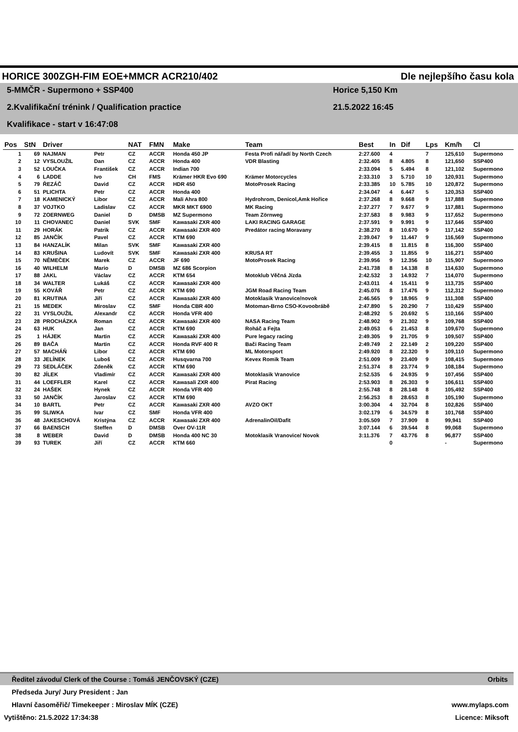HORICE 300ZGH-FIM EOE+MMCR ACR210/402 Dle nejlepšího času kola
5-MMČR - Supermono + SSP400 Horice 5,150 Km
2.Kvalifikační trénink / Qualification practice 21.5.2022 16:45
Kvalifikace - start v 16:47:08
| Pos | StN | Driver | | NAT | FMN | Make | Team | Best | In | Dif | Lps | Km/h | Cl |
| --- | --- | --- | --- | --- | --- | --- | --- | --- | --- | --- | --- | --- | --- |
| 1 | 69 | NAJMAN | Petr | CZ | ACCR | Honda 450 JP | Festa Profi nářadí by North Czech | 2:27.600 | 4 | | 7 | 125,610 | Supermono |
| 2 | 12 | VYSLOUŽIL | Dan | CZ | ACCR | Honda 400 | VDR Blasting | 2:32.405 | 8 | 4.805 | 8 | 121,650 | SSP400 |
| 3 | 52 | LOUČKA | František | CZ | ACCR | Indian 700 | | 2:33.094 | 5 | 5.494 | 8 | 121,102 | Supermono |
| 4 | 6 | LADDE | Ivo | CH | FMS | Krämer HKR Evo 690 | Krämer Motorcycles | 2:33.310 | 3 | 5.710 | 10 | 120,931 | Supermono |
| 5 | 79 | ŘEZÁČ | David | CZ | ACCR | HDR 450 | MotoProsek Racing | 2:33.385 | 10 | 5.785 | 10 | 120,872 | Supermono |
| 6 | 51 | PLICHTA | Petr | CZ | ACCR | Honda 400 | | 2:34.047 | 4 | 6.447 | 5 | 120,353 | SSP400 |
| 7 | 18 | KAMENICKÝ | Libor | CZ | ACCR | Mali Ahra 800 | Hydrohrom, Denicol,Amk Hořice | 2:37.268 | 8 | 9.668 | 9 | 117,888 | Supermono |
| 8 | 37 | VOJTKO | Ladislav | CZ | ACCR | MKR MKT 6900 | MK Racing | 2:37.277 | 7 | 9.677 | 9 | 117,881 | Supermono |
| 9 | 72 | ZOERNWEG | Daniel | D | DMSB | MZ Supermono | Team Zörnweg | 2:37.583 | 8 | 9.983 | 9 | 117,652 | Supermono |
| 10 | 11 | CHOVANEC | Daniel | SVK | SMF | Kawasaki ZXR 400 | LAKI RACING GARAGE | 2:37.591 | 9 | 9.991 | 9 | 117,646 | SSP400 |
| 11 | 29 | HORÁK | Patrik | CZ | ACCR | Kawasaki ZXR 400 | Predátor racing Moravany | 2:38.270 | 8 | 10.670 | 9 | 117,142 | SSP400 |
| 12 | 85 | JANČÍK | Pavel | CZ | ACCR | KTM 690 | | 2:39.047 | 9 | 11.447 | 9 | 116,569 | Supermono |
| 13 | 84 | HANZALÍK | Milan | SVK | SMF | Kawasaki ZXR 400 | | 2:39.415 | 8 | 11.815 | 8 | 116,300 | SSP400 |
| 14 | 83 | KRUŠINA | Ludovít | SVK | SMF | Kawasaki ZXR 400 | KRUSA RT | 2:39.455 | 3 | 11.855 | 9 | 116,271 | SSP400 |
| 15 | 70 | NĚMEČEK | Marek | CZ | ACCR | JF 690 | MotoProsek Racing | 2:39.956 | 9 | 12.356 | 10 | 115,907 | Supermono |
| 16 | 40 | WILHELM | Mario | D | DMSB | MZ 686 Scorpion | | 2:41.738 | 8 | 14.138 | 8 | 114,630 | Supermono |
| 17 | 88 | JAKL | Václav | CZ | ACCR | KTM 654 | Motoklub Věčná Jízda | 2:42.532 | 3 | 14.932 | 7 | 114,070 | Supermono |
| 18 | 34 | WALTER | Lukáš | CZ | ACCR | Kawasaki ZXR 400 | | 2:43.011 | 4 | 15.411 | 9 | 113,735 | SSP400 |
| 19 | 55 | KOVÁŘ | Petr | CZ | ACCR | KTM 690 | JGM Road Racing Team | 2:45.076 | 8 | 17.476 | 9 | 112,312 | Supermono |
| 20 | 81 | KRUTINA | Jiří | CZ | ACCR | Kawasaki ZXR 400 | Motoklasik Vranovice/novok | 2:46.565 | 9 | 18.965 | 9 | 111,308 | SSP400 |
| 21 | 15 | MEDEK | Miroslav | CZ | SMF | Honda CBR 400 | Motoman-Brno CSO-Kovoobrábě | 2:47.890 | 5 | 20.290 | 7 | 110,429 | SSP400 |
| 22 | 31 | VYSLOUŽIL | Alexandr | CZ | ACCR | Honda VFR 400 | | 2:48.292 | 5 | 20.692 | 5 | 110,166 | SSP400 |
| 23 | 28 | PROCHÁZKA | Roman | CZ | ACCR | Kawasaki ZXR 400 | NASA Racing Team | 2:48.902 | 9 | 21.302 | 9 | 109,768 | SSP400 |
| 24 | 63 | HUK | Jan | CZ | ACCR | KTM 690 | Roháč a Fejta | 2:49.053 | 6 | 21.453 | 8 | 109,670 | Supermono |
| 25 | 1 | HÁJEK | Martin | CZ | ACCR | Kawasaki ZXR 400 | Pure legacy racing | 2:49.305 | 9 | 21.705 | 9 | 109,507 | SSP400 |
| 26 | 89 | BAČA | Martin | CZ | ACCR | Honda RVF 400 R | Bači Racing Team | 2:49.749 | 2 | 22.149 | 2 | 109,220 | SSP400 |
| 27 | 57 | MACHÁŇ | Libor | CZ | ACCR | KTM 690 | ML Motorsport | 2:49.920 | 8 | 22.320 | 9 | 109,110 | Supermono |
| 28 | 33 | JELÍNEK | Luboš | CZ | ACCR | Husqvarna 700 | Kevex Romik Team | 2:51.009 | 9 | 23.409 | 9 | 108,415 | Supermono |
| 29 | 73 | SEDLÁČEK | Zdeněk | CZ | ACCR | KTM 690 | | 2:51.374 | 8 | 23.774 | 9 | 108,184 | Supermono |
| 30 | 82 | JÍLEK | Vladimír | CZ | ACCR | Kawasaki ZXR 400 | Motoklasik Vranovice | 2:52.535 | 6 | 24.935 | 9 | 107,456 | SSP400 |
| 31 | 44 | LOEFFLER | Karel | CZ | ACCR | Kawasali ZXR 400 | Pirat Racing | 2:53.903 | 8 | 26.303 | 9 | 106,611 | SSP400 |
| 32 | 24 | HAŠEK | Hynek | CZ | ACCR | Honda VFR 400 | | 2:55.748 | 8 | 28.148 | 8 | 105,492 | SSP400 |
| 33 | 50 | JANČÍK | Jaroslav | CZ | ACCR | KTM 690 | | 2:56.253 | 8 | 28.653 | 8 | 105,190 | Supermono |
| 34 | 10 | BARTL | Petr | CZ | ACCR | Kawasaki ZXR 400 | AVZO OKT | 3:00.304 | 4 | 32.704 | 8 | 102,826 | SSP400 |
| 35 | 99 | SLIWKA | Ivar | CZ | SMF | Honda VFR 400 | | 3:02.179 | 6 | 34.579 | 8 | 101,768 | SSP400 |
| 36 | 48 | JAKESCHOVÁ | Kristýna | CZ | ACCR | Kawasaki ZXR 400 | AdrenalinOil/Dafit | 3:05.509 | 7 | 37.909 | 8 | 99,941 | SSP400 |
| 37 | 66 | BAENSCH | Steffen | D | DMSB | Over OV-11R | | 3:07.144 | 6 | 39.544 | 8 | 99,068 | Supermono |
| 38 | 8 | WEBER | David | D | DMSB | Honda 400 NC 30 | Motoklasik Vranovice/ Novok | 3:11.376 | 7 | 43.776 | 8 | 96,877 | SSP400 |
| 39 | 93 | TUREK | Jiří | CZ | ACCR | KTM 660 | | | 0 | | | - | Supermono |
Ředitel závodu/ Clerk of the Course : Tomáš JENČOVSKÝ (CZE) Orbits
Předseda Jury/ Jury President : Jan
Hlavní časoměřič/ Timekeeper : Miroslav MÍK (CZE) www.mylaps.com
Vytištěno: 21.5.2022 17:34:38 Licence: Miksoft